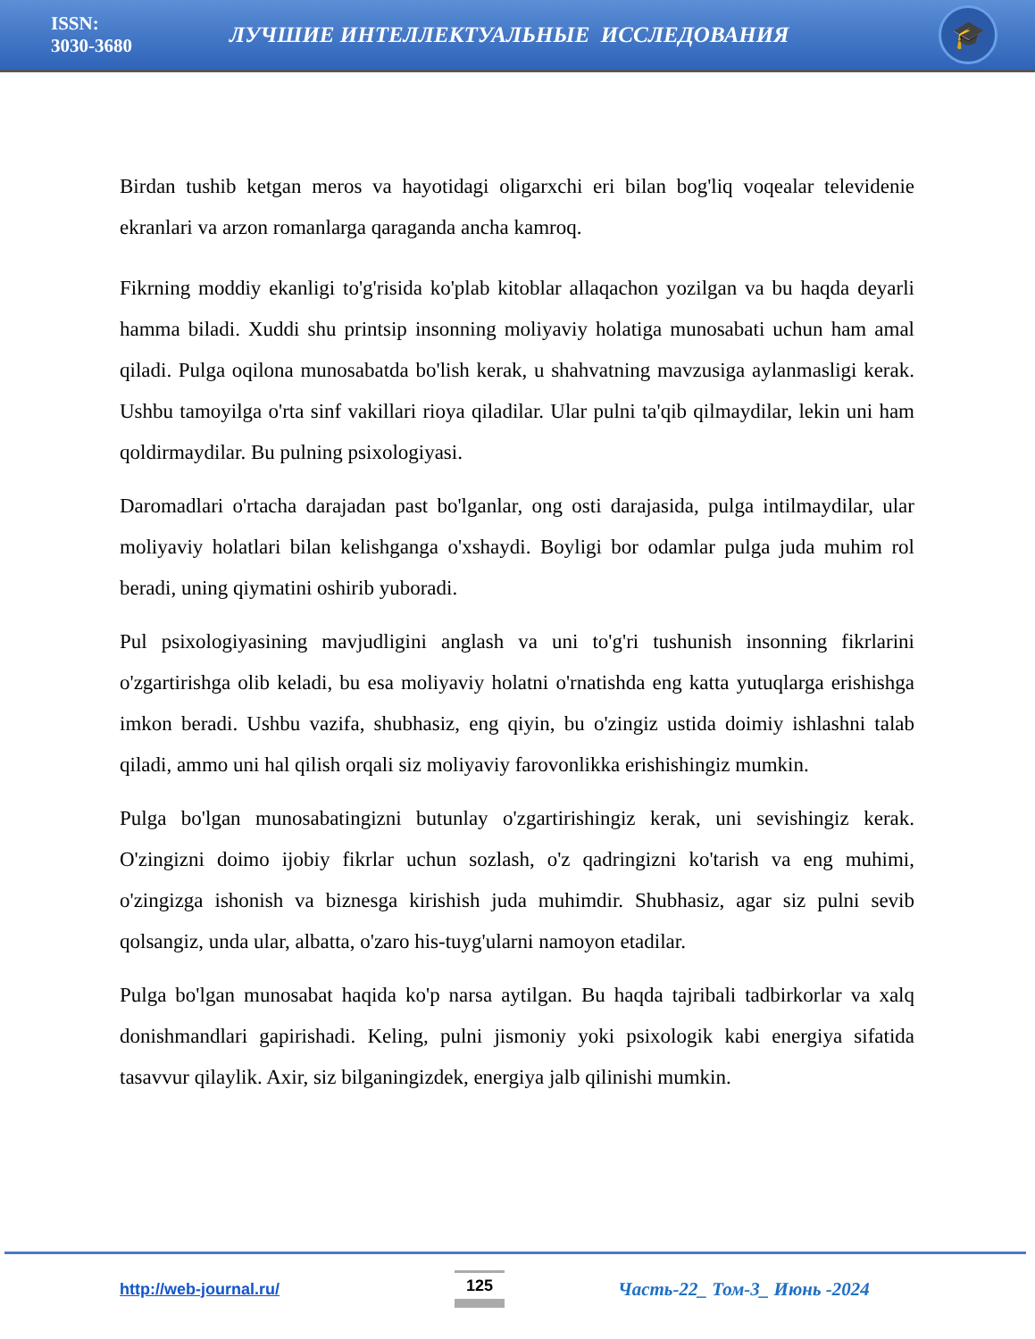ISSN:
3030-3680
ЛУЧШИЕ ИНТЕЛЛЕКТУАЛЬНЫЕ ИССЛЕДОВАНИЯ
🎓
Birdan tushib ketgan meros va hayotidagi oligarxchi eri bilan bog'liq voqealar televidenie ekranlari va arzon romanlarga qaraganda ancha kamroq.
Fikrning moddiy ekanligi to'g'risida ko'plab kitoblar allaqachon yozilgan va bu haqda deyarli hamma biladi. Xuddi shu printsip insonning moliyaviy holatiga munosabati uchun ham amal qiladi. Pulga oqilona munosabatda bo'lish kerak, u shahvatning mavzusiga aylanmasligi kerak. Ushbu tamoyilga o'rta sinf vakillari rioya qiladilar. Ular pulni ta'qib qilmaydilar, lekin uni ham qoldirmaydilar. Bu pulning psixologiyasi.
Daromadlari o'rtacha darajadan past bo'lganlar, ong osti darajasida, pulga intilmaydilar, ular moliyaviy holatlari bilan kelishganga o'xshaydi. Boyligi bor odamlar pulga juda muhim rol beradi, uning qiymatini oshirib yuboradi.
Pul psixologiyasining mavjudligini anglash va uni to'g'ri tushunish insonning fikrlarini o'zgartirishga olib keladi, bu esa moliyaviy holatni o'rnatishda eng katta yutuqlarga erishishga imkon beradi. Ushbu vazifa, shubhasiz, eng qiyin, bu o'zingiz ustida doimiy ishlashni talab qiladi, ammo uni hal qilish orqali siz moliyaviy farovonlikka erishishingiz mumkin.
Pulga bo'lgan munosabatingizni butunlay o'zgartirishingiz kerak, uni sevishingiz kerak. O'zingizni doimo ijobiy fikrlar uchun sozlash, o'z qadringizni ko'tarish va eng muhimi, o'zingizga ishonish va biznesga kirishish juda muhimdir. Shubhasiz, agar siz pulni sevib qolsangiz, unda ular, albatta, o'zaro his-tuyg'ularni namoyon etadilar.
Pulga bo'lgan munosabat haqida ko'p narsa aytilgan. Bu haqda tajribali tadbirkorlar va xalq donishmandlari gapirishadi. Keling, pulni jismoniy yoki psixologik kabi energiya sifatida tasavvur qilaylik. Axir, siz bilganingizdek, energiya jalb qilinishi mumkin.
http://web-journal.ru/ 125 Часть-22_ Том-3_ Июнь -2024